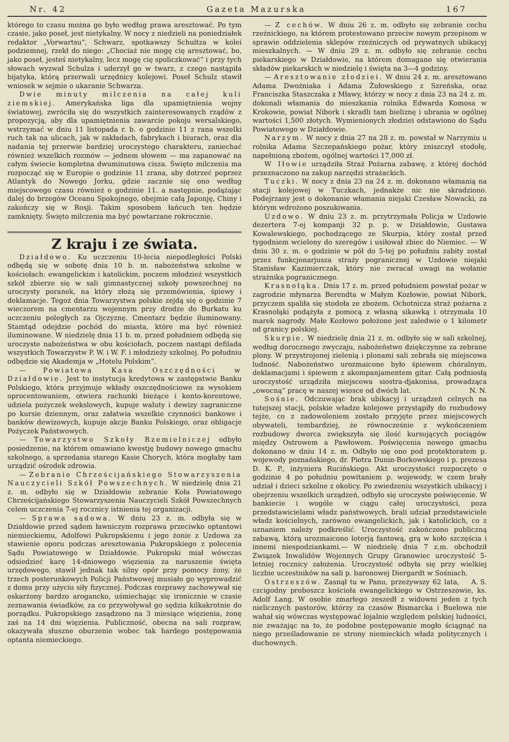Nr. 42 Gazeta Mazurska 167
którego to czasu można go było według prawa aresztować. Po tym czasie, jako poseł, jest nietykalny. W nocy z niedzieli na poniedziałek redaktor „Vorwartsu“, Schwarz, spotkawszy Schultza w kolei podziemnej, rzekł do niego: „Chociaż nie mogę cię aresztować, bo, jako poseł, jesteś nietykalny, lecz mogę cię spoliczkować“ i przy tych słowach wyzwał Schulza i uderzył go w twarz, z czego nastąpiła bijatyka, którą przerwali urzędnicy kolejowi. Poseł Schulz stawił wniosek w sejmie o ukaranie Schwarza.
Dwie minuty milczenia na całej kuli ziemskiej. Amerykańska liga dla upamiętnienia wojny światowej, zwróciła się do wszystkich zainteresowanych rządów z propozycją, aby dla upamiętnienia zawarcie pokoju wersalskiego, wstrzymać w dniu 11 listopada r. b. o godzinie 11 z rana wszelki ruch tak na ulicach, jak w zakładach, fabrykach i biurach, oraz dla nadania tej przerwie bardziej uroczystego charakteru, zaniechać również wszelkich rozmów — jednem słowem — ma zapanować na całym świecie kompletna dwuminutowa cisza. Święto milczenia ma rozpocząć się w Europie o godzinie 11 zrana, aby dotrzeć poprzez Atlantyk do Nowego Jorku, gdzie zacznie się ono według miejscowego czasu również o godzinie 11. a następnie, podążając dalej do brzegów Oceanu Spokojnego, obejmie całą Japonję, Chiny i zakończy się w Rosji. Takim sposobem łańcuch ten będzie zamknięty. Święto milczenia ma być powtarzane rokrocznie.
Z kraju i ze świata.
Działdowo. Ku uczczeniu 10-lecia niepodległości Polski odbędą się w sobotę dnia 10 b. m. nabożeństwa szkolne w kościołach: ewangelickim i katolickim, poczem młodzież wszystkich szkół zbierze się w sali gimnastycznej szkoły powszechnej na uroczysty poranek, na który złożą się przemówienia, śpiewy i deklamacje. Tegoż dnia Towarzystwa polskie zejdą się o godzinie 7 wieczorem na cmentarzu wojennym przy drodze do Burkatu ku uczczeniu poległych za Ojczyznę. Cmentarz będzie iluminowany. Stamtąd odejdzie pochód do miasta, które ma być również iluminowane. W niedzielę dnia 11 b. m. przed południem odbędą się uroczyste nabożeństwa w obu kościołach, poczem nastąpi defilada wszystkich Towarzystw P. W. i W. F. i młodzieży szkolnej. Po południu odbędzie się Akademja w „Hotelu Polskim“.
— Powiatowa Kasa Oszczędności w Działdowie. Jest to instytucja kredytowa w zastępstwie Banku Polskiego, która przyjmuje wkłady oszczędnościowe za wysokiem oprocentowaniem, otwiera rachunki bieżące i konto-korentowe, udziela pożyczek wekslowych, kupuje waluty i dewizy zagraniczne po kursie dziennym, oraz załatwia wszelkie czynności bankowe i banków dewizowych, kupuje akcje Banku Polskiego, oraz obligacje Pożyczek Państwowych.
— Towarzystwo Szkoły Rzemielniczej odbyło posiedzenie, na którem omawiano kwestję budowy nowego gmachu szkolnego, a sprzedania starego Kasie Chorych, która mogłaby tam urządzić ośrodek zdrowia.
— Zebranie Chrześcijańskiego Stowarzyszenia Nauczycieli Szkół Powszechnych. W niedzielę dnia 21 z. m. odbyło się w Działdowie zebranie Koła Powiatowego Chrześcijańskiego Stowarzyszenia Nauczycieli Szkół Powszechnych celem uczczenia 7-ej rocznicy istnienia tej organizacji.
— Sprawa sądowa. W dniu 23 z. m. odbyła się w Działdowie przed sądem ławniczym rozprawa przeciwko optantowi niemieckiemu, Adolfowi Pukropskiemu i jego żonie z Uzdowa za stawienie oporu podczas aresztowania Pukropskiego z polecenia Sądu Powiatowego w Działdowie. Pukropski miał wówczas odsiedzieć karę 14-dniowego więzienia za naruszenie święta urzędowego, stawił jednak tak silny opór przy pomocy żony, że trzech posterunkowych Policji Państwowej musiało go wyprowadzić z domu przy użyciu siły fizycznej. Podczas rozprawy zachowywał się oskarżony bardzo arogancko, uśmiechając się ironicznie w czasie zeznawania świadków, za co przywoływał go sędzia kilkakrotnie do porządku. Pukropskiego zasądzono na 3 miesiące więzienia, żonę zaś na 14 dni więzienia. Publiczność, obecna na sali rozpraw, okazywała słuszne oburzenie wobec tak hardego postępowania optanta niemieckiego.
— Z cechów. W dniu 26 z. m. odbyło się zebranie cechu rzeźnickiego, na którem protestowano przeciw nowym przepisom w sprawie oddzielenia sklepów rzeźniczych od prywatnych ubikacyj mieszkalnych. — W dniu 29 z. m. odbyło się zebranie cechu piekarskiego w Działdowie, na którem domagano się otwierania składów piekarskich w niedzielę i święta na 3—4 godziny.
— Aresztowanie złodziei. W dniu 24 z. m. aresztowano Adama Dwożniaka i Adama Żułowskiego z Szreńska, oraz Franciszka Staszczaka z Mławy, którzy w nocy z dnia 23 na 24 z. m. dokonali włamania do mieszkania rolnika Edwarda Komosa w Krokowie, powiat Nibork i skradli tam bieliznę i ubrania w ogólnej wartości 1,500 złotych. Wymienionych złodziei odstawiono do Sądu Powiatowego w Działdowie.
Narzym. W nocy z dnia 27 na 28 z. m. powstał w Narzymiu u rolnika Adama Szczepańskiego pożar, który zniszczył stodołę, napełnioną zbożem, ogólnej wartości 17,000 zł.
W Iłowie urządziła Straż Pożarna zabawę, z której dochód przeznaczono na zakup narzędzi strażackich.
Tuczki. W nocy z dnia 23 na 24 z. m. dokonano włamanią na stacji kolejowej w Tuczkach, jednakże nic nie skradziono. Podejrzany jest o dokonanie włamania niejaki Czesław Nowacki, za którym wdrożono poszukiwania.
Uzdowo. W dniu 23 z. m. przytrzymała Policja w Uzdowie dezertera 7-ej kompanji 32 p. p. w Działdowie, Gustawa Kowalewskiego, pochodzącego ze Skurpia, który został przed tygodniem wcielony do szeregów i usiłował zbiec do Niemiec. — W dniu 30 z. m. o godzinie w pół do 5-tej po południu zabity został przez funkcjonarjusza straży pogranicznej w Uzdowie niejaki Stanisław Kazimierczak, który nie zwracał uwagi na wołanie strażnika pogranicznego.
Krasnołąka. Dnia 17 z. m. przed południem powstał pożar w zagrodzie młynarza Berendta w Małym Kozłowie, powiat Nibork, przyczem spaliła się stodoła ze zbożem. Ochotnicza straż pożarna z Krasnołąki podążyła z pomocą z własną sikawką i otrzymała 10 marek nagrody. Małe Kozłowo położone jest zaledwie o 1 kilometr od granicy polskiej.
Skurpie. W niedzielę dnia 21 z. m. odbyło się w sali szkolnej, według dorocznego zwyczaju, nabożeństwo dziękczynne za zebrane plony. W przystrojonej zielenią i plonami sali zebrała się miejscowa ludność. Nabożeństwo urozmaicone było śpiewem chóralnym, deklamacjami i śpiewem z akompanjamentem gitar. Całą podniosłą uroczystość urządziła miejscowa siostra-djakonisa, prowadząca „owocną“ pracę w naszej wiosce od dwóch lat. N. N.
Sośnie. Odczuwając brak ubikacyj i urządzeń celnych na tutejszej stacji, polskie władze kolejowe przystąpiły do rozbudowy tejże, co z zadowoleniem zostało przyjęte przez miejscowych obywateli, tembardziej, że równocześnie z wykończeniem rozbudowy dworca zwiększyła się ilość kursujących pociągów między Ostrowem a Pawłowem. Poświęcenia nowego gmachu dokonano w dniu 14 z. m. Odbyło się ono pod protektoratem p. wojewody poznańskiego, dr. Piotra Dunin-Borkowskiego i p. prezesa D. K. P., inżyniera Rucińskiego. Akt uroczystości rozpoczęto o godzinie 4 po południu powitaniem p. wojewody, w czem brały udział i dzieci szkolne z okolicy. Po zwiedzeniu wszystkich ubikacyj i obejrzeniu wszelkich urządzeń, odbyło się uroczyste poświęcenie. W bankiecie i wogóle w ciągu całej uroczystości, poza przedstawicielami władz państwowych, brali udział przedstawiciele władz kościelnych, zarówno ewangelickich, jak i katolickich, co z uznaniem należy podkreślić. Uroczystość zakończono publiczną zabawą, którą urozmaicono loterją fantową, grą w koło szczęścia i innemi niespodziankami.— W niedzielę dnia 7 z.m. obchodził Związek Inwalidów Wojennych Grupy Granowiec uroczystość 5-letniej rocznicy założenia. Uroczystość odbyła się przy wielkiej liczbie uczestników na sali p. baronowej Diergardt w Sośniach. A. S.
Ostrzeszów. Zasnął tu w Panu, przeżywszy 62 lata, czcigodny proboszcz kościoła ewangelickiego w Ostrzeszowie, ks. Adolf Lang. W osobie zmarłego zeszedł z widowni jeden z tych nielicznych pastorów, którzy za czasów Bismarcka i Buelowa nie wahał się wówczas występować lojalnie względem polskiej ludności, nie zważając na to, że podobne postępowanie mogło ściągnąć na niego prześladowanie ze strony niemieckich władz politycznych i duchownych.